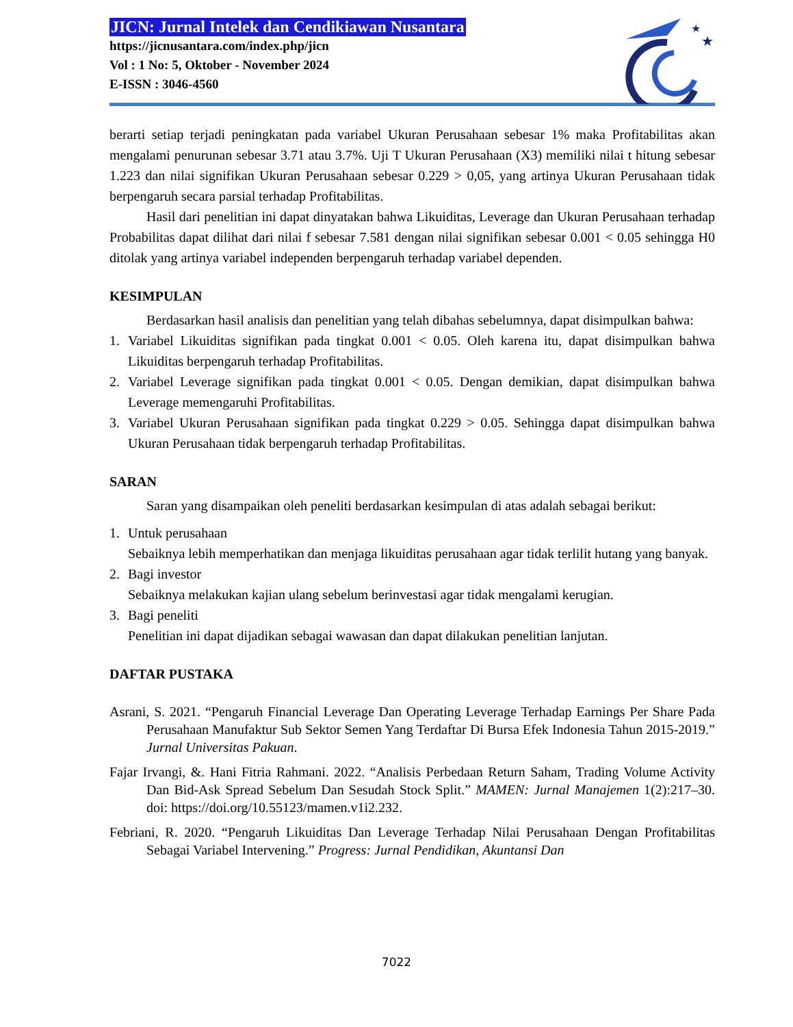JICN: Jurnal Intelek dan Cendikiawan Nusantara
https://jicnusantara.com/index.php/jicn
Vol : 1 No: 5, Oktober - November 2024
E-ISSN : 3046-4560
★
★
berarti setiap terjadi peningkatan pada variabel Ukuran Perusahaan sebesar 1% maka Profitabilitas akan mengalami penurunan sebesar 3.71 atau 3.7%. Uji T Ukuran Perusahaan (X3) memiliki nilai t hitung sebesar 1.223 dan nilai signifikan Ukuran Perusahaan sebesar 0.229 > 0,05, yang artinya Ukuran Perusahaan tidak berpengaruh secara parsial terhadap Profitabilitas.
Hasil dari penelitian ini dapat dinyatakan bahwa Likuiditas, Leverage dan Ukuran Perusahaan terhadap Probabilitas dapat dilihat dari nilai f sebesar 7.581 dengan nilai signifikan sebesar 0.001 < 0.05 sehingga H0 ditolak yang artinya variabel independen berpengaruh terhadap variabel dependen.
KESIMPULAN
Berdasarkan hasil analisis dan penelitian yang telah dibahas sebelumnya, dapat disimpulkan bahwa:
1. Variabel Likuiditas signifikan pada tingkat 0.001 < 0.05. Oleh karena itu, dapat disimpulkan bahwa Likuiditas berpengaruh terhadap Profitabilitas.
2. Variabel Leverage signifikan pada tingkat 0.001 < 0.05. Dengan demikian, dapat disimpulkan bahwa Leverage memengaruhi Profitabilitas.
3. Variabel Ukuran Perusahaan signifikan pada tingkat 0.229 > 0.05. Sehingga dapat disimpulkan bahwa Ukuran Perusahaan tidak berpengaruh terhadap Profitabilitas.
SARAN
Saran yang disampaikan oleh peneliti berdasarkan kesimpulan di atas adalah sebagai berikut:
1. Untuk perusahaan
Sebaiknya lebih memperhatikan dan menjaga likuiditas perusahaan agar tidak terlilit hutang yang banyak.
2. Bagi investor
Sebaiknya melakukan kajian ulang sebelum berinvestasi agar tidak mengalami kerugian.
3. Bagi peneliti
Penelitian ini dapat dijadikan sebagai wawasan dan dapat dilakukan penelitian lanjutan.
DAFTAR PUSTAKA
Asrani, S. 2021. “Pengaruh Financial Leverage Dan Operating Leverage Terhadap Earnings Per Share Pada Perusahaan Manufaktur Sub Sektor Semen Yang Terdaftar Di Bursa Efek Indonesia Tahun 2015-2019.” Jurnal Universitas Pakuan.
Fajar Irvangi, &. Hani Fitria Rahmani. 2022. “Analisis Perbedaan Return Saham, Trading Volume Activity Dan Bid-Ask Spread Sebelum Dan Sesudah Stock Split.” MAMEN: Jurnal Manajemen 1(2):217–30. doi: https://doi.org/10.55123/mamen.v1i2.232.
Febriani, R. 2020. “Pengaruh Likuiditas Dan Leverage Terhadap Nilai Perusahaan Dengan Profitabilitas Sebagai Variabel Intervening.” Progress: Jurnal Pendidikan, Akuntansi Dan
7022